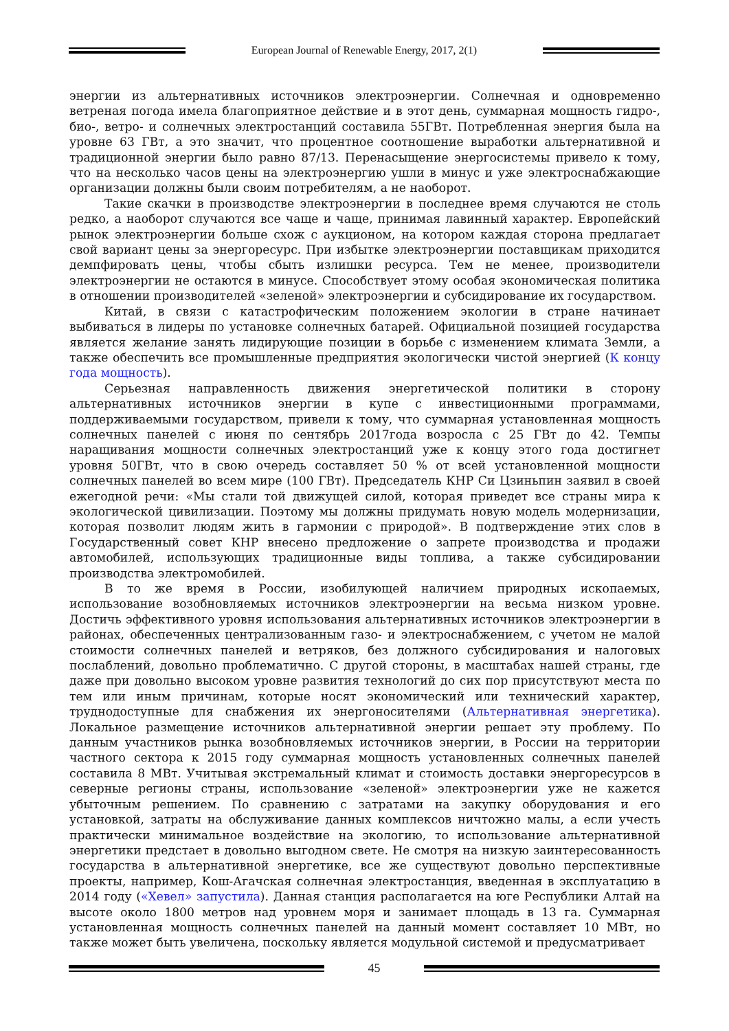European Journal of Renewable Energy, 2017, 2(1)
энергии из альтернативных источников электроэнергии. Солнечная и одновременно ветреная погода имела благоприятное действие и в этот день, суммарная мощность гидро-, био-, ветро- и солнечных электростанций составила 55ГВт. Потребленная энергия была на уровне 63 ГВт, а это значит, что процентное соотношение выработки альтернативной и традиционной энергии было равно 87/13. Перенасыщение энергосистемы привело к тому, что на несколько часов цены на электроэнергию ушли в минус и уже электроснабжающие организации должны были своим потребителям, а не наоборот.
Такие скачки в производстве электроэнергии в последнее время случаются не столь редко, а наоборот случаются все чаще и чаще, принимая лавинный характер. Европейский рынок электроэнергии больше схож с аукционом, на котором каждая сторона предлагает свой вариант цены за энергоресурс. При избытке электроэнергии поставщикам приходится демпфировать цены, чтобы сбыть излишки ресурса. Тем не менее, производители электроэнергии не остаются в минусе. Способствует этому особая экономическая политика в отношении производителей «зеленой» электроэнергии и субсидирование их государством.
Китай, в связи с катастрофическим положением экологии в стране начинает выбиваться в лидеры по установке солнечных батарей. Официальной позицией государства является желание занять лидирующие позиции в борьбе с изменением климата Земли, а также обеспечить все промышленные предприятия экологически чистой энергией (К концу года мощность).
Серьезная направленность движения энергетической политики в сторону альтернативных источников энергии в купе с инвестиционными программами, поддерживаемыми государством, привели к тому, что суммарная установленная мощность солнечных панелей с июня по сентябрь 2017года возросла с 25 ГВт до 42. Темпы наращивания мощности солнечных электростанций уже к концу этого года достигнет уровня 50ГВт, что в свою очередь составляет 50 % от всей установленной мощности солнечных панелей во всем мире (100 ГВт). Председатель КНР Си Цзиньпин заявил в своей ежегодной речи: «Мы стали той движущей силой, которая приведет все страны мира к экологической цивилизации. Поэтому мы должны придумать новую модель модернизации, которая позволит людям жить в гармонии с природой». В подтверждение этих слов в Государственный совет КНР внесено предложение о запрете производства и продажи автомобилей, использующих традиционные виды топлива, а также субсидировании производства электромобилей.
В то же время в России, изобилующей наличием природных ископаемых, использование возобновляемых источников электроэнергии на весьма низком уровне. Достичь эффективного уровня использования альтернативных источников электроэнергии в районах, обеспеченных централизованным газо- и электроснабжением, с учетом не малой стоимости солнечных панелей и ветряков, без должного субсидирования и налоговых послаблений, довольно проблематично. С другой стороны, в масштабах нашей страны, где даже при довольно высоком уровне развития технологий до сих пор присутствуют места по тем или иным причинам, которые носят экономический или технический характер, труднодоступные для снабжения их энергоносителями (Альтернативная энергетика). Локальное размещение источников альтернативной энергии решает эту проблему. По данным участников рынка возобновляемых источников энергии, в России на территории частного сектора к 2015 году суммарная мощность установленных солнечных панелей составила 8 МВт. Учитывая экстремальный климат и стоимость доставки энергоресурсов в северные регионы страны, использование «зеленой» электроэнергии уже не кажется убыточным решением. По сравнению с затратами на закупку оборудования и его установкой, затраты на обслуживание данных комплексов ничтожно малы, а если учесть практически минимальное воздействие на экологию, то использование альтернативной энергетики предстает в довольно выгодном свете. Не смотря на низкую заинтересованность государства в альтернативной энергетике, все же существуют довольно перспективные проекты, например, Кош-Агачская солнечная электростанция, введенная в эксплуатацию в 2014 году («Хевел» запустила). Данная станция располагается на юге Республики Алтай на высоте около 1800 метров над уровнем моря и занимает площадь в 13 га. Суммарная установленная мощность солнечных панелей на данный момент составляет 10 МВт, но также может быть увеличена, поскольку является модульной системой и предусматривает
45